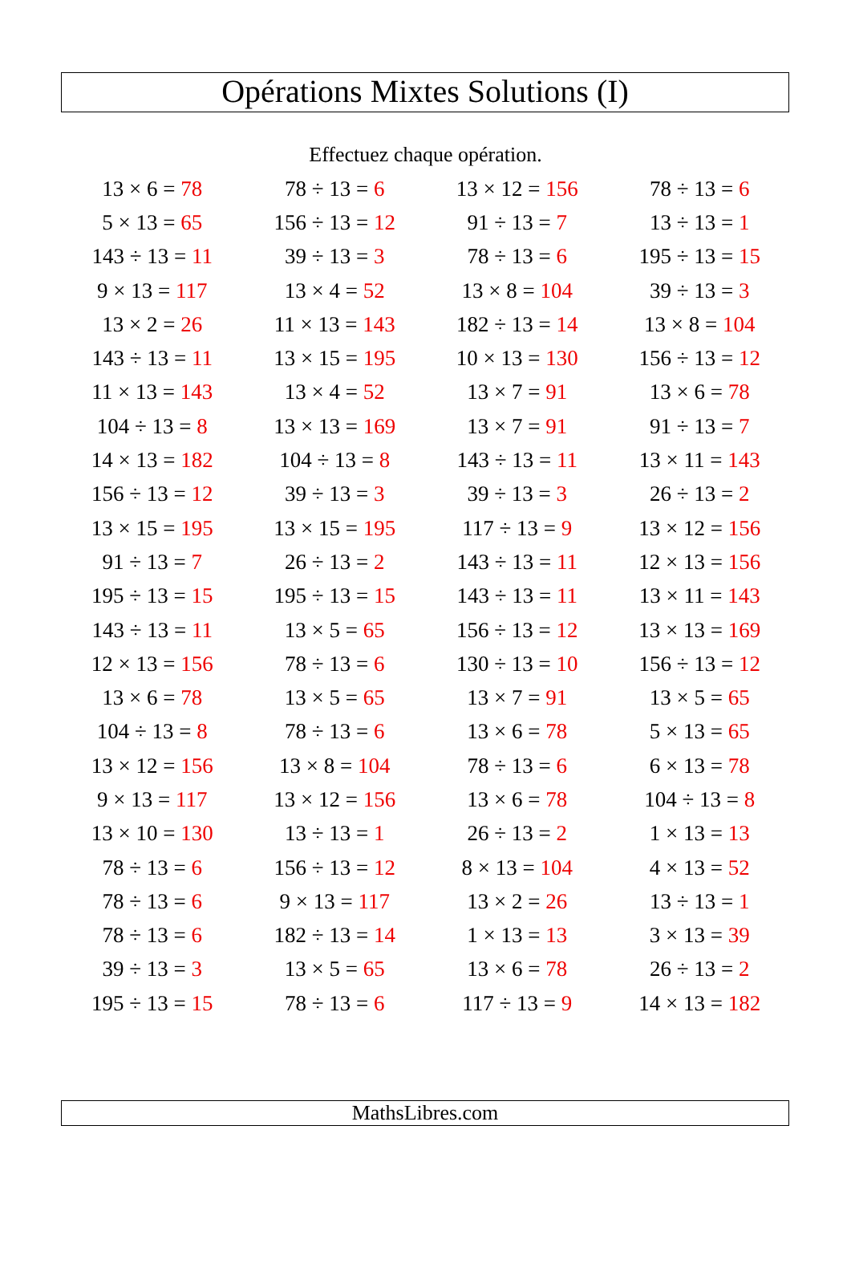Opérations Mixtes Solutions (I)
Effectuez chaque opération.
| 13 × 6 = 78 | 78 ÷ 13 = 6 | 13 × 12 = 156 | 78 ÷ 13 = 6 |
| 5 × 13 = 65 | 156 ÷ 13 = 12 | 91 ÷ 13 = 7 | 13 ÷ 13 = 1 |
| 143 ÷ 13 = 11 | 39 ÷ 13 = 3 | 78 ÷ 13 = 6 | 195 ÷ 13 = 15 |
| 9 × 13 = 117 | 13 × 4 = 52 | 13 × 8 = 104 | 39 ÷ 13 = 3 |
| 13 × 2 = 26 | 11 × 13 = 143 | 182 ÷ 13 = 14 | 13 × 8 = 104 |
| 143 ÷ 13 = 11 | 13 × 15 = 195 | 10 × 13 = 130 | 156 ÷ 13 = 12 |
| 11 × 13 = 143 | 13 × 4 = 52 | 13 × 7 = 91 | 13 × 6 = 78 |
| 104 ÷ 13 = 8 | 13 × 13 = 169 | 13 × 7 = 91 | 91 ÷ 13 = 7 |
| 14 × 13 = 182 | 104 ÷ 13 = 8 | 143 ÷ 13 = 11 | 13 × 11 = 143 |
| 156 ÷ 13 = 12 | 39 ÷ 13 = 3 | 39 ÷ 13 = 3 | 26 ÷ 13 = 2 |
| 13 × 15 = 195 | 13 × 15 = 195 | 117 ÷ 13 = 9 | 13 × 12 = 156 |
| 91 ÷ 13 = 7 | 26 ÷ 13 = 2 | 143 ÷ 13 = 11 | 12 × 13 = 156 |
| 195 ÷ 13 = 15 | 195 ÷ 13 = 15 | 143 ÷ 13 = 11 | 13 × 11 = 143 |
| 143 ÷ 13 = 11 | 13 × 5 = 65 | 156 ÷ 13 = 12 | 13 × 13 = 169 |
| 12 × 13 = 156 | 78 ÷ 13 = 6 | 130 ÷ 13 = 10 | 156 ÷ 13 = 12 |
| 13 × 6 = 78 | 13 × 5 = 65 | 13 × 7 = 91 | 13 × 5 = 65 |
| 104 ÷ 13 = 8 | 78 ÷ 13 = 6 | 13 × 6 = 78 | 5 × 13 = 65 |
| 13 × 12 = 156 | 13 × 8 = 104 | 78 ÷ 13 = 6 | 6 × 13 = 78 |
| 9 × 13 = 117 | 13 × 12 = 156 | 13 × 6 = 78 | 104 ÷ 13 = 8 |
| 13 × 10 = 130 | 13 ÷ 13 = 1 | 26 ÷ 13 = 2 | 1 × 13 = 13 |
| 78 ÷ 13 = 6 | 156 ÷ 13 = 12 | 8 × 13 = 104 | 4 × 13 = 52 |
| 78 ÷ 13 = 6 | 9 × 13 = 117 | 13 × 2 = 26 | 13 ÷ 13 = 1 |
| 78 ÷ 13 = 6 | 182 ÷ 13 = 14 | 1 × 13 = 13 | 3 × 13 = 39 |
| 39 ÷ 13 = 3 | 13 × 5 = 65 | 13 × 6 = 78 | 26 ÷ 13 = 2 |
| 195 ÷ 13 = 15 | 78 ÷ 13 = 6 | 117 ÷ 13 = 9 | 14 × 13 = 182 |
MathsLibres.com